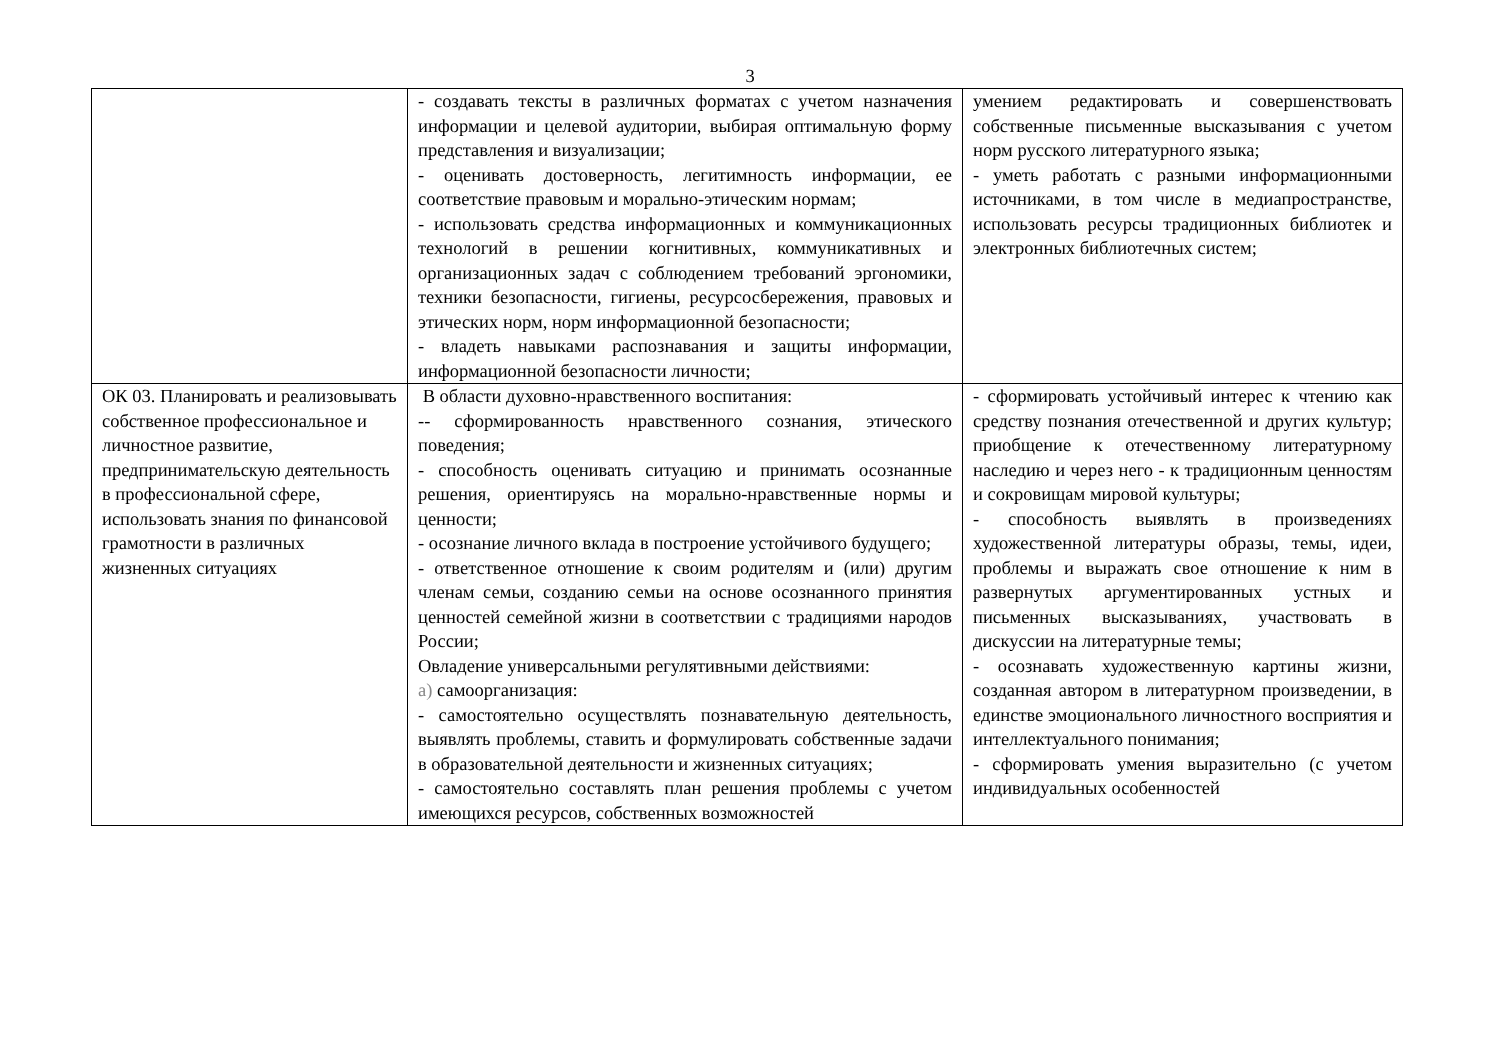3
| | - создавать тексты в различных форматах с учетом назначения информации и целевой аудитории, выбирая оптимальную форму представления и визуализации; - оценивать достоверность, легитимность информации, ее соответствие правовым и морально-этическим нормам; - использовать средства информационных и коммуникационных технологий в решении когнитивных, коммуникативных и организационных задач с соблюдением требований эргономики, техники безопасности, гигиены, ресурсосбережения, правовых и этических норм, норм информационной безопасности; - владеть навыками распознавания и защиты информации, информационной безопасности личности; | умением редактировать и совершенствовать собственные письменные высказывания с учетом норм русского литературного языка; - уметь работать с разными информационными источниками, в том числе в медиапространстве, использовать ресурсы традиционных библиотек и электронных библиотечных систем; |
| ОК 03. Планировать и реализовывать собственное профессиональное и личностное развитие, предпринимательскую деятельность в профессиональной сфере, использовать знания по финансовой грамотности в различных жизненных ситуациях | В области духовно-нравственного воспитания: -- сформированность нравственного сознания, этического поведения; - способность оценивать ситуацию и принимать осознанные решения, ориентируясь на морально-нравственные нормы и ценности; - осознание личного вклада в построение устойчивого будущего; - ответственное отношение к своим родителям и (или) другим членам семьи, созданию семьи на основе осознанного принятия ценностей семейной жизни в соответствии с традициями народов России; Овладение универсальными регулятивными действиями: а) самоорганизация: - самостоятельно осуществлять познавательную деятельность, выявлять проблемы, ставить и формулировать собственные задачи в образовательной деятельности и жизненных ситуациях; - самостоятельно составлять план решения проблемы с учетом имеющихся ресурсов, собственных возможностей | - сформировать устойчивый интерес к чтению как средству познания отечественной и других культур; приобщение к отечественному литературному наследию и через него - к традиционным ценностям и сокровищам мировой культуры; - способность выявлять в произведениях художественной литературы образы, темы, идеи, проблемы и выражать свое отношение к ним в развернутых аргументированных устных и письменных высказываниях, участвовать в дискуссии на литературные темы; - осознавать художественную картины жизни, созданная автором в литературном произведении, в единстве эмоционального личностного восприятия и интеллектуального понимания; - сформировать умения выразительно (с учетом индивидуальных особенностей |